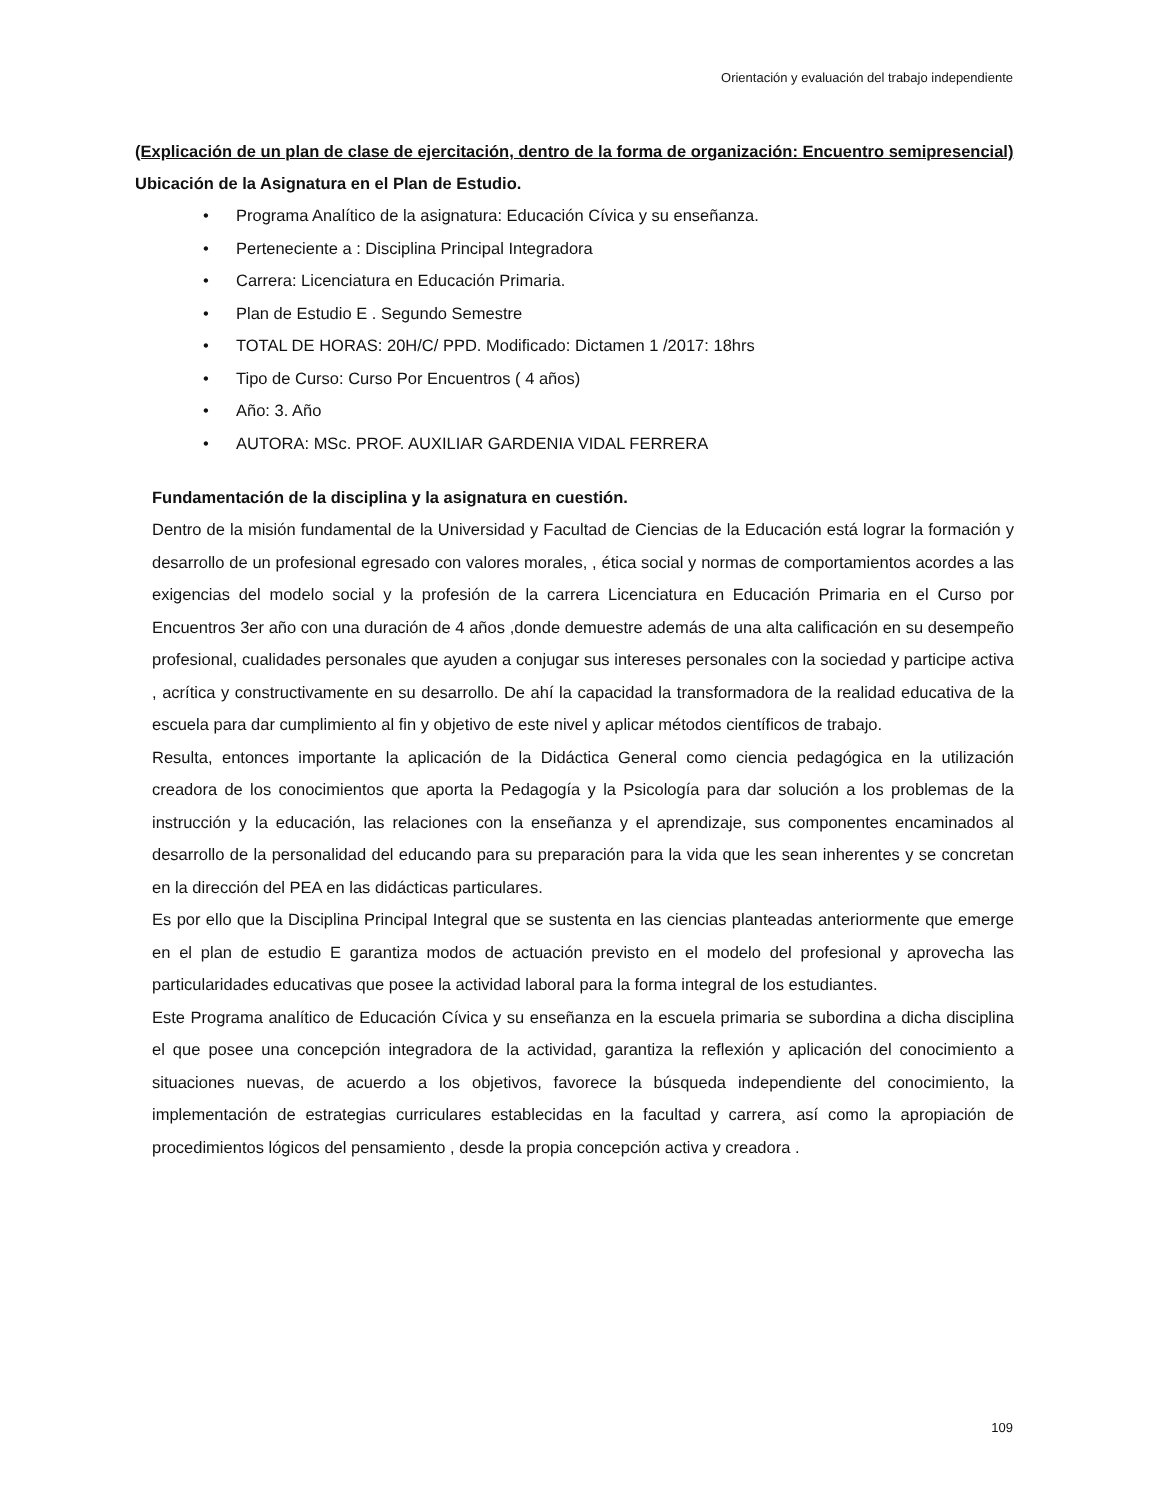Orientación y evaluación del trabajo independiente
(Explicación de un plan de clase de ejercitación, dentro de la forma de organización: Encuentro semipresencial)
Ubicación de la Asignatura en el Plan de Estudio.
• Programa Analítico de la asignatura: Educación Cívica y su enseñanza.
• Perteneciente a : Disciplina Principal Integradora
• Carrera: Licenciatura en Educación Primaria.
• Plan de Estudio E . Segundo Semestre
• TOTAL DE HORAS: 20H/C/ PPD. Modificado: Dictamen 1 /2017: 18hrs
• Tipo de Curso: Curso Por Encuentros ( 4 años)
• Año: 3. Año
• AUTORA: MSc. PROF. AUXILIAR GARDENIA VIDAL FERRERA
Fundamentación de la disciplina y la asignatura en cuestión.
Dentro de la misión fundamental de la Universidad y Facultad de Ciencias de la Educación está lograr la formación y desarrollo de un profesional egresado con valores morales, , ética social y normas de comportamientos acordes a las exigencias del modelo social y la profesión de la carrera Licenciatura en Educación Primaria en el Curso por Encuentros 3er año con una duración de 4 años ,donde demuestre además de una alta calificación en su desempeño profesional, cualidades personales que ayuden a conjugar sus intereses personales con la sociedad y participe activa , acrítica y constructivamente en su desarrollo. De ahí la capacidad la transformadora de la realidad educativa de la escuela para dar cumplimiento al fin y objetivo de este nivel y aplicar métodos científicos de trabajo.
Resulta, entonces importante la aplicación de la Didáctica General como ciencia pedagógica en la utilización creadora de los conocimientos que aporta la Pedagogía y la Psicología para dar solución a los problemas de la instrucción y la educación, las relaciones con la enseñanza y el aprendizaje, sus componentes encaminados al desarrollo de la personalidad del educando para su preparación para la vida que les sean inherentes y se concretan en la dirección del PEA en las didácticas particulares.
Es por ello que la Disciplina Principal Integral que se sustenta en las ciencias planteadas anteriormente que emerge en el plan de estudio E garantiza modos de actuación previsto en el modelo del profesional y aprovecha las particularidades educativas que posee la actividad laboral para la forma integral de los estudiantes.
Este Programa analítico de Educación Cívica y su enseñanza en la escuela primaria se subordina a dicha disciplina el que posee una concepción integradora de la actividad, garantiza la reflexión y aplicación del conocimiento a situaciones nuevas, de acuerdo a los objetivos, favorece la búsqueda independiente del conocimiento, la implementación de estrategias curriculares establecidas en la facultad y carrera¸ así como la apropiación de procedimientos lógicos del pensamiento , desde la propia concepción activa y creadora .
109